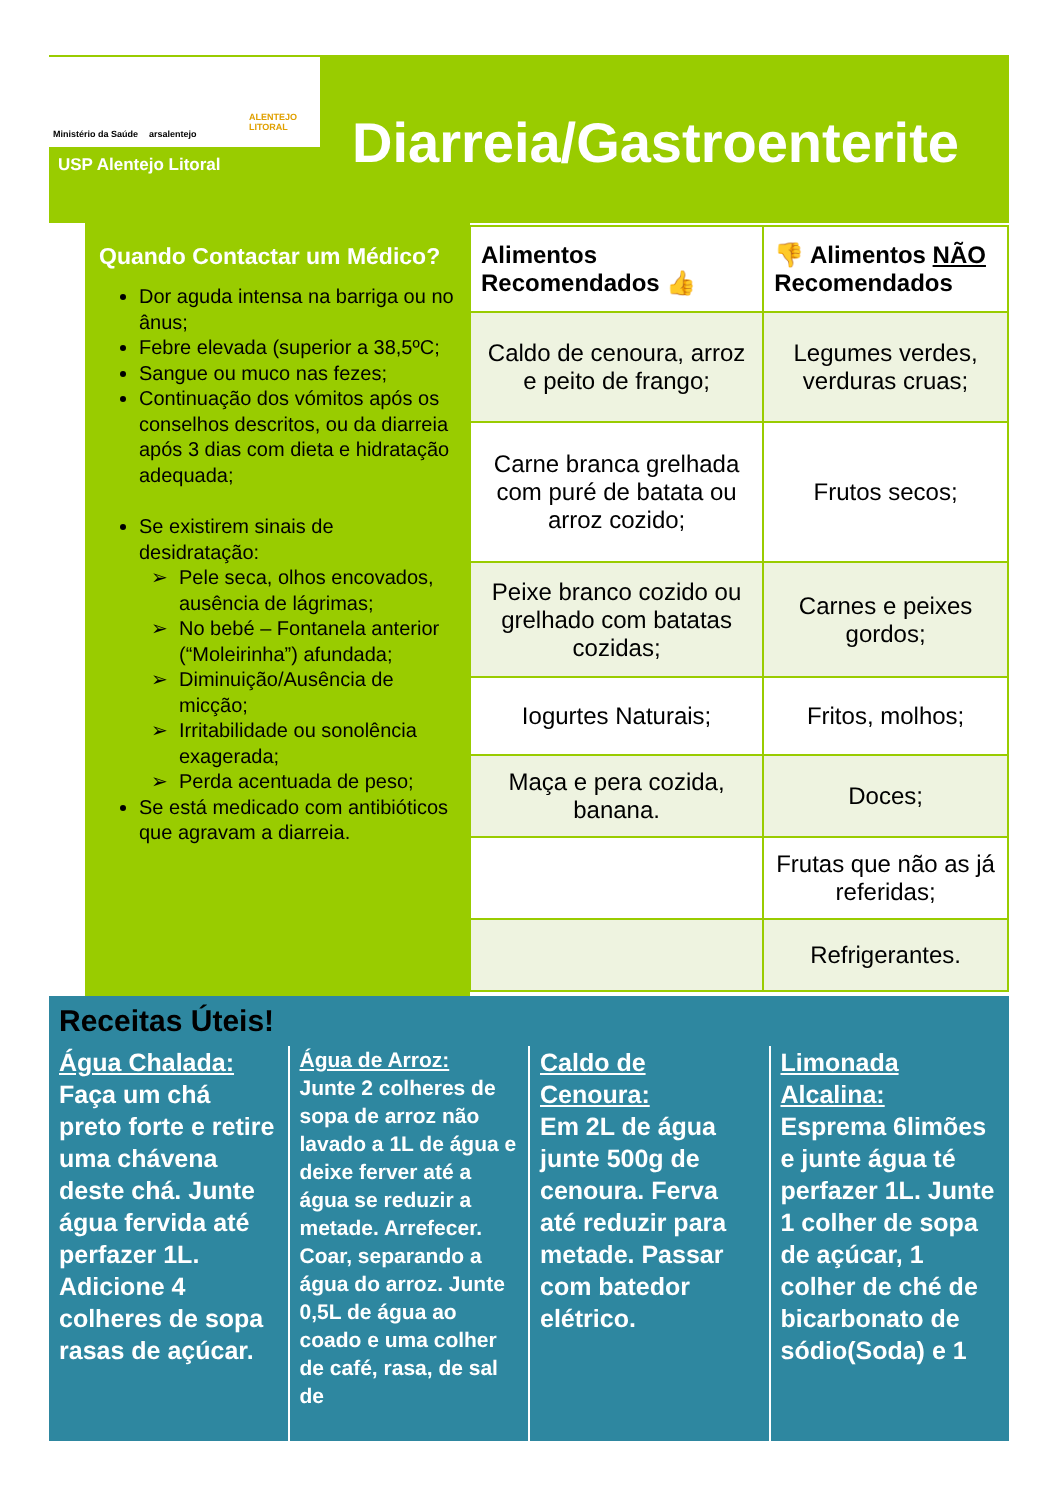Ministério da Saúde arsalentejo
ALENTEJO LITORAL
USP Alentejo Litoral Diarreia/Gastroenterite
Quando Contactar um Médico?
Dor aguda intensa na barriga ou no ânus;
Febre elevada (superior a 38,5ºC;
Sangue ou muco nas fezes;
Continuação dos vómitos após os conselhos descritos, ou da diarreia após 3 dias com dieta e hidratação adequada;
Se existirem sinais de desidratação:
Pele seca, olhos encovados, ausência de lágrimas;
No bebé – Fontanela anterior (“Moleirinha”) afundada;
Diminuição/Ausência de micção;
Irritabilidade ou sonolência exagerada;
Perda acentuada de peso;
Se está medicado com antibióticos que agravam a diarreia.
| Alimentos Recomendados 👍 | 👎 Alimentos NÃO Recomendados |
| --- | --- |
| Caldo de cenoura, arroz e peito de frango; | Legumes verdes, verduras cruas; |
| Carne branca grelhada com puré de batata ou arroz cozido; | Frutos secos; |
| Peixe branco cozido ou grelhado com batatas cozidas; | Carnes e peixes gordos; |
| Iogurtes Naturais; | Fritos, molhos; |
| Maça e pera cozida, banana. | Doces; |
| | Frutas que não as já referidas; |
| | Refrigerantes. |
Receitas Úteis!
Água Chalada:
Faça um chá preto forte e retire uma chávena deste chá. Junte água fervida até perfazer 1L. Adicione 4 colheres de sopa rasas de açúcar.
Água de Arroz:
Junte 2 colheres de sopa de arroz não lavado a 1L de água e deixe ferver até a água se reduzir a metade. Arrefecer. Coar, separando a água do arroz. Junte 0,5L de água ao coado e uma colher de café, rasa, de sal de
Caldo de Cenoura:
Em 2L de água junte 500g de cenoura. Ferva até reduzir para metade. Passar com batedor elétrico.
Limonada Alcalina:
Esprema 6limões e junte água té perfazer 1L. Junte 1 colher de sopa de açúcar, 1 colher de ché de bicarbonato de sódio(Soda) e 1